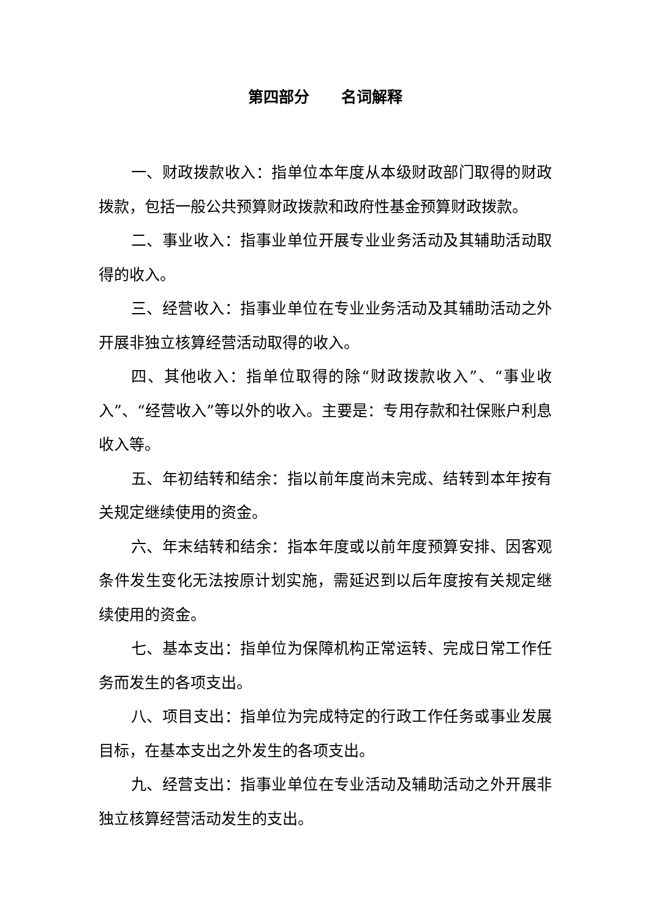第四部分 名词解释
一、财政拨款收入：指单位本年度从本级财政部门取得的财政拨款，包括一般公共预算财政拨款和政府性基金预算财政拨款。
二、事业收入：指事业单位开展专业业务活动及其辅助活动取得的收入。
三、经营收入：指事业单位在专业业务活动及其辅助活动之外开展非独立核算经营活动取得的收入。
四、其他收入：指单位取得的除“财政拨款收入”、“事业收入”、“经营收入”等以外的收入。主要是：专用存款和社保账户利息收入等。
五、年初结转和结余：指以前年度尚未完成、结转到本年按有关规定继续使用的资金。
六、年末结转和结余：指本年度或以前年度预算安排、因客观条件发生变化无法按原计划实施，需延迟到以后年度按有关规定继续使用的资金。
七、基本支出：指单位为保障机构正常运转、完成日常工作任务而发生的各项支出。
八、项目支出：指单位为完成特定的行政工作任务或事业发展目标，在基本支出之外发生的各项支出。
九、经营支出：指事业单位在专业活动及辅助活动之外开展非独立核算经营活动发生的支出。